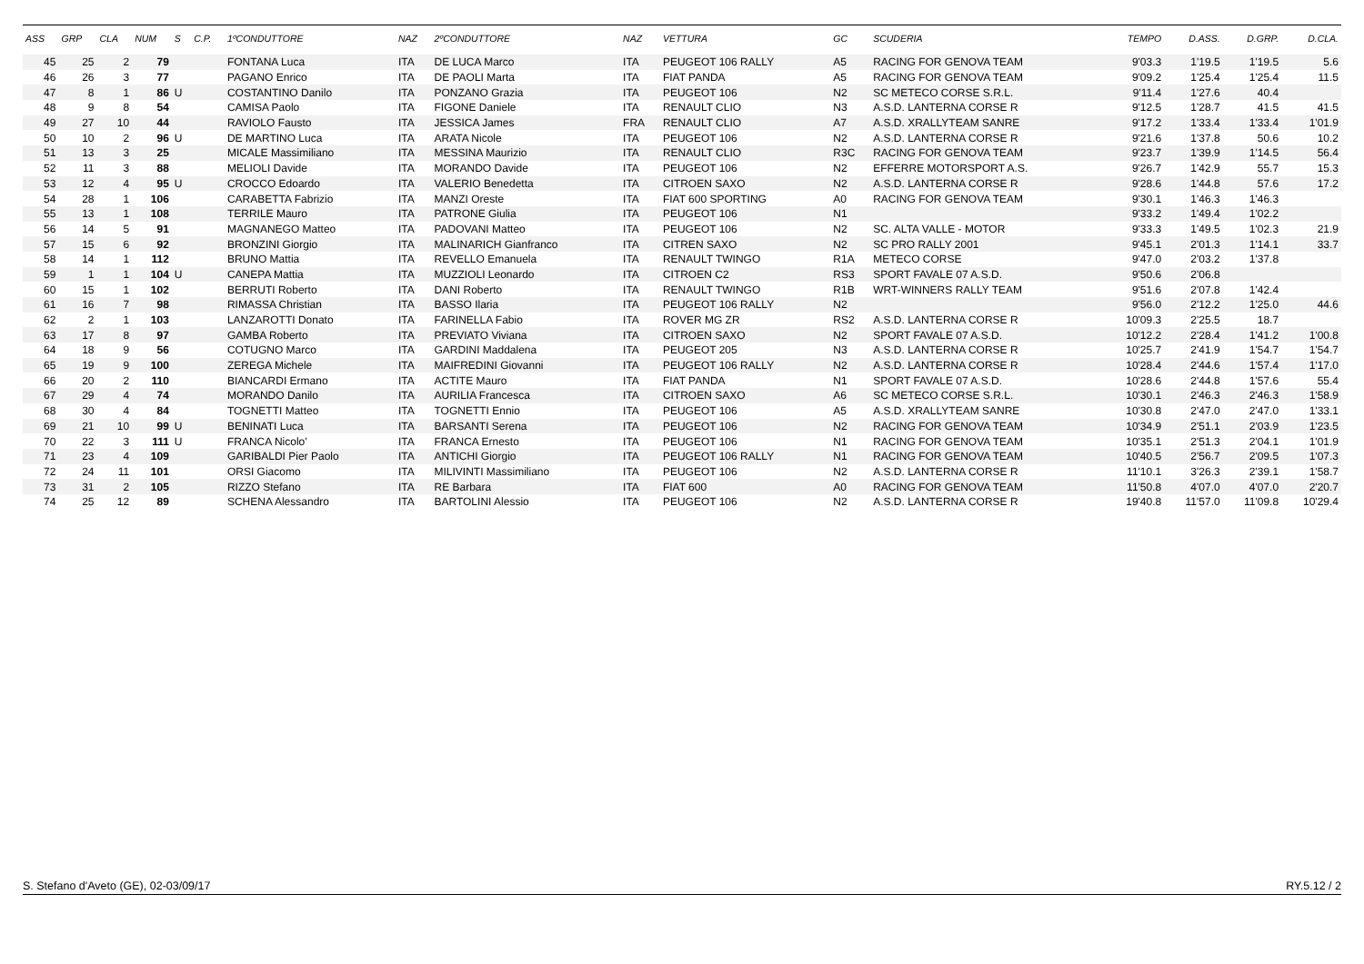| ASS | GRP | CLA | NUM | S | C.P. | 1ºCONDUTTORE | NAZ | 2ºCONDUTTORE | NAZ | VETTURA | GC | SCUDERIA | TEMPO | D.ASS. | D.GRP. | D.CLA. |
| --- | --- | --- | --- | --- | --- | --- | --- | --- | --- | --- | --- | --- | --- | --- | --- | --- |
| 45 | 25 | 2 | 79 | | | FONTANA Luca | ITA | DE LUCA Marco | ITA | PEUGEOT 106 RALLY | A5 | RACING FOR GENOVA TEAM | 9'03.3 | 1'19.5 | 1'19.5 | 5.6 |
| 46 | 26 | 3 | 77 | | | PAGANO Enrico | ITA | DE PAOLI Marta | ITA | FIAT PANDA | A5 | RACING FOR GENOVA TEAM | 9'09.2 | 1'25.4 | 1'25.4 | 11.5 |
| 47 | 8 | 1 | 86 | U | | COSTANTINO Danilo | ITA | PONZANO Grazia | ITA | PEUGEOT 106 | N2 | SC METECO CORSE S.R.L. | 9'11.4 | 1'27.6 | 40.4 | |
| 48 | 9 | 8 | 54 | | | CAMISA Paolo | ITA | FIGONE Daniele | ITA | RENAULT CLIO | N3 | A.S.D. LANTERNA CORSE R | 9'12.5 | 1'28.7 | 41.5 | 41.5 |
| 49 | 27 | 10 | 44 | | | RAVIOLO Fausto | ITA | JESSICA James | FRA | RENAULT CLIO | A7 | A.S.D. XRALLYTEAM SANRE | 9'17.2 | 1'33.4 | 1'33.4 | 1'01.9 |
| 50 | 10 | 2 | 96 | U | | DE MARTINO Luca | ITA | ARATA Nicole | ITA | PEUGEOT 106 | N2 | A.S.D. LANTERNA CORSE R | 9'21.6 | 1'37.8 | 50.6 | 10.2 |
| 51 | 13 | 3 | 25 | | | MICALE Massimiliano | ITA | MESSINA Maurizio | ITA | RENAULT CLIO | R3C | RACING FOR GENOVA TEAM | 9'23.7 | 1'39.9 | 1'14.5 | 56.4 |
| 52 | 11 | 3 | 88 | | | MELIOLI Davide | ITA | MORANDO Davide | ITA | PEUGEOT 106 | N2 | EFFERRE MOTORSPORT A.S. | 9'26.7 | 1'42.9 | 55.7 | 15.3 |
| 53 | 12 | 4 | 95 | U | | CROCCO Edoardo | ITA | VALERIO Benedetta | ITA | CITROEN SAXO | N2 | A.S.D. LANTERNA CORSE R | 9'28.6 | 1'44.8 | 57.6 | 17.2 |
| 54 | 28 | 1 | 106 | | | CARABETTA Fabrizio | ITA | MANZI Oreste | ITA | FIAT 600 SPORTING | A0 | RACING FOR GENOVA TEAM | 9'30.1 | 1'46.3 | 1'46.3 | |
| 55 | 13 | 1 | 108 | | | TERRILE Mauro | ITA | PATRONE Giulia | ITA | PEUGEOT 106 | N1 | | 9'33.2 | 1'49.4 | 1'02.2 | |
| 56 | 14 | 5 | 91 | | | MAGNANEGO Matteo | ITA | PADOVANI Matteo | ITA | PEUGEOT 106 | N2 | SC. ALTA VALLE - MOTOR | 9'33.3 | 1'49.5 | 1'02.3 | 21.9 |
| 57 | 15 | 6 | 92 | | | BRONZINI Giorgio | ITA | MALINARICH Gianfranco | ITA | CITREN SAXO | N2 | SC PRO RALLY 2001 | 9'45.1 | 2'01.3 | 1'14.1 | 33.7 |
| 58 | 14 | 1 | 112 | | | BRUNO Mattia | ITA | REVELLO Emanuela | ITA | RENAULT TWINGO | R1A | METECO CORSE | 9'47.0 | 2'03.2 | 1'37.8 | |
| 59 | 1 | 1 | 104 | U | | CANEPA Mattia | ITA | MUZZIOLI Leonardo | ITA | CITROEN C2 | RS3 | SPORT FAVALE 07 A.S.D. | 9'50.6 | 2'06.8 | | |
| 60 | 15 | 1 | 102 | | | BERRUTI Roberto | ITA | DANI Roberto | ITA | RENAULT TWINGO | R1B | WRT-WINNERS RALLY TEAM | 9'51.6 | 2'07.8 | 1'42.4 | |
| 61 | 16 | 7 | 98 | | | RIMASSA Christian | ITA | BASSO Ilaria | ITA | PEUGEOT 106 RALLY | N2 | | 9'56.0 | 2'12.2 | 1'25.0 | 44.6 |
| 62 | 2 | 1 | 103 | | | LANZAROTTI Donato | ITA | FARINELLA Fabio | ITA | ROVER MG ZR | RS2 | A.S.D. LANTERNA CORSE R | 10'09.3 | 2'25.5 | 18.7 | |
| 63 | 17 | 8 | 97 | | | GAMBA Roberto | ITA | PREVIATO Viviana | ITA | CITROEN SAXO | N2 | SPORT FAVALE 07 A.S.D. | 10'12.2 | 2'28.4 | 1'41.2 | 1'00.8 |
| 64 | 18 | 9 | 56 | | | COTUGNO Marco | ITA | GARDINI Maddalena | ITA | PEUGEOT 205 | N3 | A.S.D. LANTERNA CORSE R | 10'25.7 | 2'41.9 | 1'54.7 | 1'54.7 |
| 65 | 19 | 9 | 100 | | | ZEREGA Michele | ITA | MAIFREDINI Giovanni | ITA | PEUGEOT 106 RALLY | N2 | A.S.D. LANTERNA CORSE R | 10'28.4 | 2'44.6 | 1'57.4 | 1'17.0 |
| 66 | 20 | 2 | 110 | | | BIANCARDI Ermano | ITA | ACTITE Mauro | ITA | FIAT PANDA | N1 | SPORT FAVALE 07 A.S.D. | 10'28.6 | 2'44.8 | 1'57.6 | 55.4 |
| 67 | 29 | 4 | 74 | | | MORANDO Danilo | ITA | AURILIA Francesca | ITA | CITROEN SAXO | A6 | SC METECO CORSE S.R.L. | 10'30.1 | 2'46.3 | 2'46.3 | 1'58.9 |
| 68 | 30 | 4 | 84 | | | TOGNETTI Matteo | ITA | TOGNETTI Ennio | ITA | PEUGEOT 106 | A5 | A.S.D. XRALLYTEAM SANRE | 10'30.8 | 2'47.0 | 2'47.0 | 1'33.1 |
| 69 | 21 | 10 | 99 | U | | BENINATI Luca | ITA | BARSANTI Serena | ITA | PEUGEOT 106 | N2 | RACING FOR GENOVA TEAM | 10'34.9 | 2'51.1 | 2'03.9 | 1'23.5 |
| 70 | 22 | 3 | 111 | U | | FRANCA Nicolo' | ITA | FRANCA Ernesto | ITA | PEUGEOT 106 | N1 | RACING FOR GENOVA TEAM | 10'35.1 | 2'51.3 | 2'04.1 | 1'01.9 |
| 71 | 23 | 4 | 109 | | | GARIBALDI Pier Paolo | ITA | ANTICHI Giorgio | ITA | PEUGEOT 106 RALLY | N1 | RACING FOR GENOVA TEAM | 10'40.5 | 2'56.7 | 2'09.5 | 1'07.3 |
| 72 | 24 | 11 | 101 | | | ORSI Giacomo | ITA | MILIVINTI Massimiliano | ITA | PEUGEOT 106 | N2 | A.S.D. LANTERNA CORSE R | 11'10.1 | 3'26.3 | 2'39.1 | 1'58.7 |
| 73 | 31 | 2 | 105 | | | RIZZO Stefano | ITA | RE Barbara | ITA | FIAT 600 | A0 | RACING FOR GENOVA TEAM | 11'50.8 | 4'07.0 | 4'07.0 | 2'20.7 |
| 74 | 25 | 12 | 89 | | | SCHENA Alessandro | ITA | BARTOLINI Alessio | ITA | PEUGEOT 106 | N2 | A.S.D. LANTERNA CORSE R | 19'40.8 | 11'57.0 | 11'09.8 | 10'29.4 |
S. Stefano d'Aveto (GE), 02-03/09/17 RY.5.12 / 2